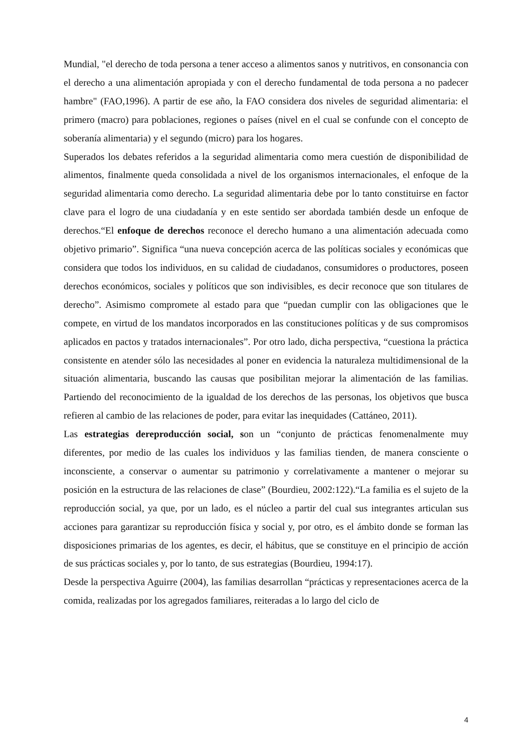Mundial, "el derecho de toda persona a tener acceso a alimentos sanos y nutritivos, en consonancia con el derecho a una alimentación apropiada y con el derecho fundamental de toda persona a no padecer hambre" (FAO,1996). A partir de ese año, la FAO considera dos niveles de seguridad alimentaria: el primero (macro) para poblaciones, regiones o países (nivel en el cual se confunde con el concepto de soberanía alimentaria) y el segundo (micro) para los hogares.
Superados los debates referidos a la seguridad alimentaria como mera cuestión de disponibilidad de alimentos, finalmente queda consolidada a nivel de los organismos internacionales, el enfoque de la seguridad alimentaria como derecho. La seguridad alimentaria debe por lo tanto constituirse en factor clave para el logro de una ciudadanía y en este sentido ser abordada también desde un enfoque de derechos.“El enfoque de derechos reconoce el derecho humano a una alimentación adecuada como objetivo primario”. Significa “una nueva concepción acerca de las políticas sociales y económicas que considera que todos los individuos, en su calidad de ciudadanos, consumidores o productores, poseen derechos económicos, sociales y políticos que son indivisibles, es decir reconoce que son titulares de derecho”. Asimismo compromete al estado para que “puedan cumplir con las obligaciones que le compete, en virtud de los mandatos incorporados en las constituciones políticas y de sus compromisos aplicados en pactos y tratados internacionales”. Por otro lado, dicha perspectiva, “cuestiona la práctica consistente en atender sólo las necesidades al poner en evidencia la naturaleza multidimensional de la situación alimentaria, buscando las causas que posibilitan mejorar la alimentación de las familias. Partiendo del reconocimiento de la igualdad de los derechos de las personas, los objetivos que busca refieren al cambio de las relaciones de poder, para evitar las inequidades (Cattáneo, 2011).
Las estrategias dereproducción social, son un “conjunto de prácticas fenomenalmente muy diferentes, por medio de las cuales los individuos y las familias tienden, de manera consciente o inconsciente, a conservar o aumentar su patrimonio y correlativamente a mantener o mejorar su posición en la estructura de las relaciones de clase” (Bourdieu, 2002:122).“La familia es el sujeto de la reproducción social, ya que, por un lado, es el núcleo a partir del cual sus integrantes articulan sus acciones para garantizar su reproducción física y social y, por otro, es el ámbito donde se forman las disposiciones primarias de los agentes, es decir, el hábitus, que se constituye en el principio de acción de sus prácticas sociales y, por lo tanto, de sus estrategias (Bourdieu, 1994:17).
Desde la perspectiva Aguirre (2004), las familias desarrollan “prácticas y representaciones acerca de la comida, realizadas por los agregados familiares, reiteradas a lo largo del ciclo de
4